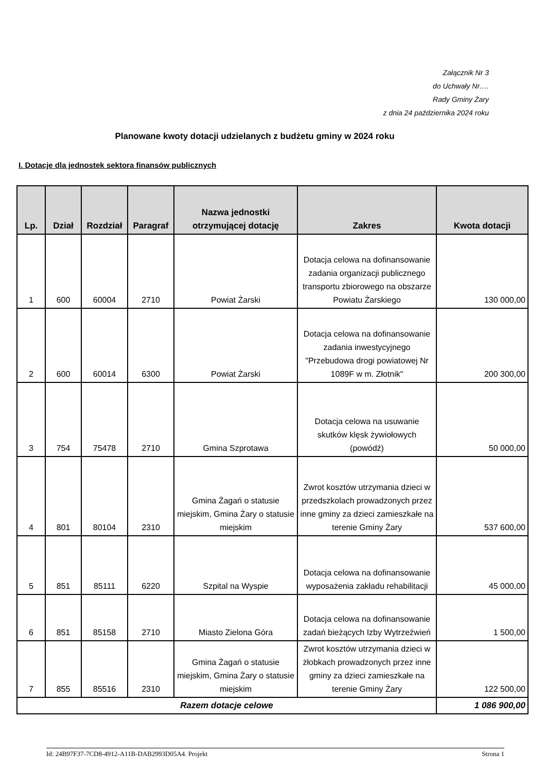Załącznik Nr 3
do Uchwały Nr….
Rady Gminy Żary
z dnia 24 października 2024 roku
Planowane kwoty dotacji udzielanych z budżetu gminy w 2024 roku
I. Dotacje dla jednostek sektora finansów publicznych
| Lp. | Dział | Rozdział | Paragraf | Nazwa jednostki otrzymującej dotację | Zakres | Kwota dotacji |
| --- | --- | --- | --- | --- | --- | --- |
| 1 | 600 | 60004 | 2710 | Powiat Żarski | Dotacja celowa na dofinansowanie zadania organizacji publicznego transportu zbiorowego na obszarze Powiatu Żarskiego | 130 000,00 |
| 2 | 600 | 60014 | 6300 | Powiat Żarski | Dotacja celowa na dofinansowanie zadania inwestycyjnego "Przebudowa drogi powiatowej Nr 1089F w m. Złotnik" | 200 300,00 |
| 3 | 754 | 75478 | 2710 | Gmina Szprotawa | Dotacja celowa na usuwanie skutków klęsk żywiołowych (powódź) | 50 000,00 |
| 4 | 801 | 80104 | 2310 | Gmina Żagań o statusie miejskim, Gmina Żary o statusie miejskim | Zwrot kosztów utrzymania dzieci w przedszkolach prowadzonych przez inne gminy za dzieci zamieszkałe na terenie Gminy Żary | 537 600,00 |
| 5 | 851 | 85111 | 6220 | Szpital na Wyspie | Dotacja celowa na dofinansowanie wyposażenia zakładu rehabilitacji | 45 000,00 |
| 6 | 851 | 85158 | 2710 | Miasto Zielona Góra | Dotacja celowa na dofinansowanie zadań bieżących Izby Wytrzeźwień | 1 500,00 |
| 7 | 855 | 85516 | 2310 | Gmina Żagań o statusie miejskim, Gmina Żary o statusie miejskim | Zwrot kosztów utrzymania dzieci w żłobkach prowadzonych przez inne gminy za dzieci zamieszkałe na terenie Gminy Żary | 122 500,00 |
| Razem dotacje celowe | | | | | | 1 086 900,00 |
Id: 24B97F37-7CD8-4912-A11B-DAB2993D05A4. Projekt Strona 1